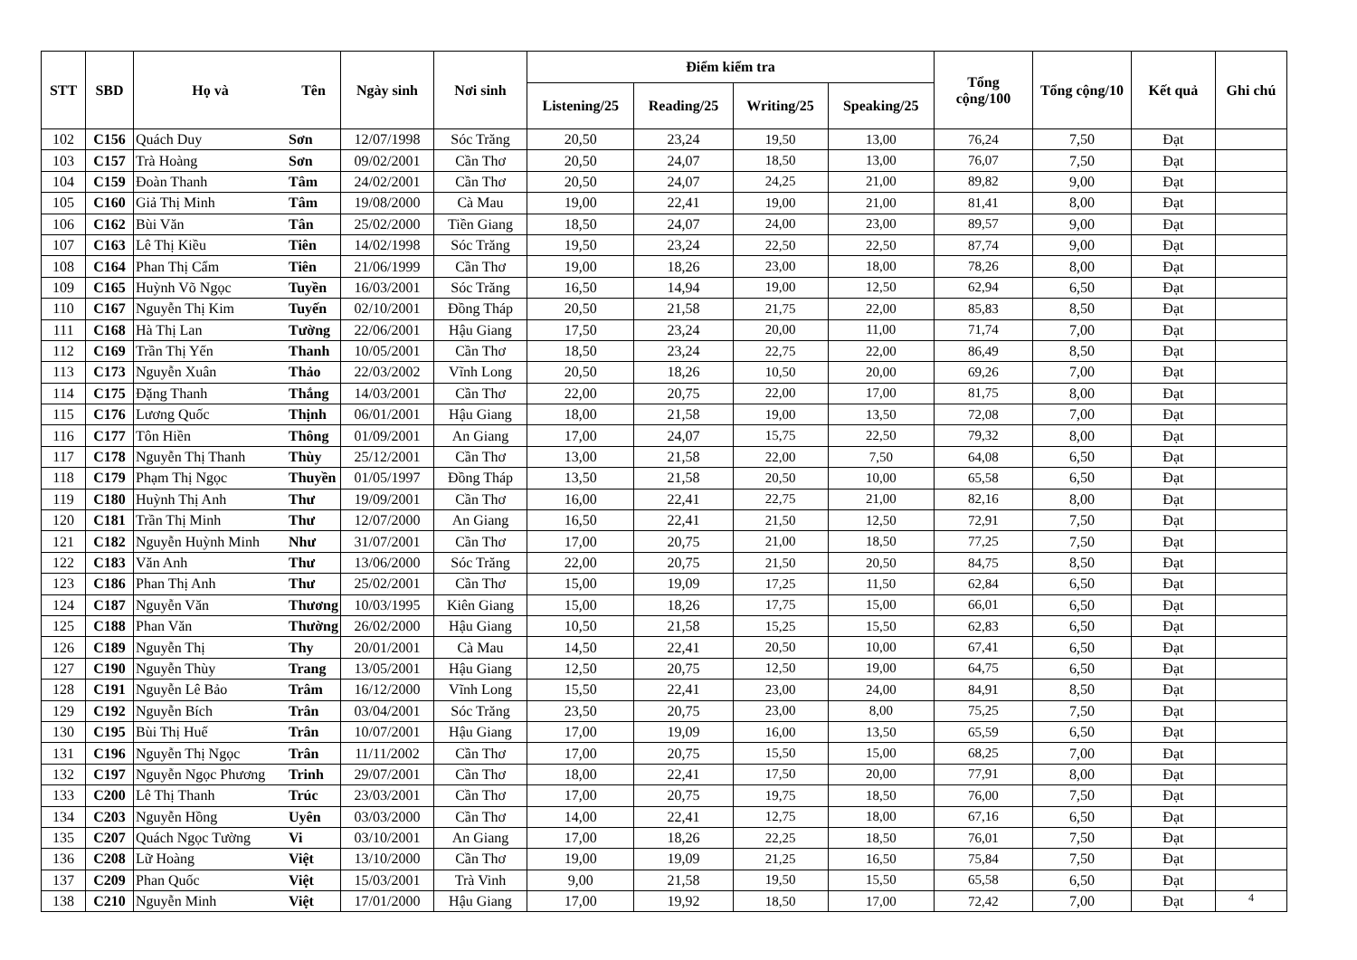| STT | SBD | Họ và | Tên | Ngày sinh | Nơi sinh | Điểm kiểm tra | | | | Tổng cộng/100 | Tổng cộng/10 | Kết quả | Ghi chú |
| --- | --- | --- | --- | --- | --- | --- | --- | --- | --- | --- | --- | --- | --- |
| | | | | | | Listening/25 | Reading/25 | Writing/25 | Speaking/25 | | | | |
| 102 | C156 | Quách Duy | Sơn | 12/07/1998 | Sóc Trăng | 20,50 | 23,24 | 19,50 | 13,00 | 76,24 | 7,50 | Đạt | |
| 103 | C157 | Trà Hoàng | Sơn | 09/02/2001 | Cần Thơ | 20,50 | 24,07 | 18,50 | 13,00 | 76,07 | 7,50 | Đạt | |
| 104 | C159 | Đoàn Thanh | Tâm | 24/02/2001 | Cần Thơ | 20,50 | 24,07 | 24,25 | 21,00 | 89,82 | 9,00 | Đạt | |
| 105 | C160 | Giả Thị Minh | Tâm | 19/08/2000 | Cà Mau | 19,00 | 22,41 | 19,00 | 21,00 | 81,41 | 8,00 | Đạt | |
| 106 | C162 | Bùi Văn | Tân | 25/02/2000 | Tiền Giang | 18,50 | 24,07 | 24,00 | 23,00 | 89,57 | 9,00 | Đạt | |
| 107 | C163 | Lê Thị Kiều | Tiên | 14/02/1998 | Sóc Trăng | 19,50 | 23,24 | 22,50 | 22,50 | 87,74 | 9,00 | Đạt | |
| 108 | C164 | Phan Thị Cẩm | Tiên | 21/06/1999 | Cần Thơ | 19,00 | 18,26 | 23,00 | 18,00 | 78,26 | 8,00 | Đạt | |
| 109 | C165 | Huỳnh Võ Ngọc | Tuyền | 16/03/2001 | Sóc Trăng | 16,50 | 14,94 | 19,00 | 12,50 | 62,94 | 6,50 | Đạt | |
| 110 | C167 | Nguyễn Thị Kim | Tuyến | 02/10/2001 | Đồng Tháp | 20,50 | 21,58 | 21,75 | 22,00 | 85,83 | 8,50 | Đạt | |
| 111 | C168 | Hà Thị Lan | Tường | 22/06/2001 | Hậu Giang | 17,50 | 23,24 | 20,00 | 11,00 | 71,74 | 7,00 | Đạt | |
| 112 | C169 | Trần Thị Yến | Thanh | 10/05/2001 | Cần Thơ | 18,50 | 23,24 | 22,75 | 22,00 | 86,49 | 8,50 | Đạt | |
| 113 | C173 | Nguyễn Xuân | Thảo | 22/03/2002 | Vĩnh Long | 20,50 | 18,26 | 10,50 | 20,00 | 69,26 | 7,00 | Đạt | |
| 114 | C175 | Đặng Thanh | Thắng | 14/03/2001 | Cần Thơ | 22,00 | 20,75 | 22,00 | 17,00 | 81,75 | 8,00 | Đạt | |
| 115 | C176 | Lương Quốc | Thịnh | 06/01/2001 | Hậu Giang | 18,00 | 21,58 | 19,00 | 13,50 | 72,08 | 7,00 | Đạt | |
| 116 | C177 | Tôn Hiền | Thông | 01/09/2001 | An Giang | 17,00 | 24,07 | 15,75 | 22,50 | 79,32 | 8,00 | Đạt | |
| 117 | C178 | Nguyễn Thị Thanh | Thùy | 25/12/2001 | Cần Thơ | 13,00 | 21,58 | 22,00 | 7,50 | 64,08 | 6,50 | Đạt | |
| 118 | C179 | Phạm Thị Ngọc | Thuyền | 01/05/1997 | Đồng Tháp | 13,50 | 21,58 | 20,50 | 10,00 | 65,58 | 6,50 | Đạt | |
| 119 | C180 | Huỳnh Thị Anh | Thư | 19/09/2001 | Cần Thơ | 16,00 | 22,41 | 22,75 | 21,00 | 82,16 | 8,00 | Đạt | |
| 120 | C181 | Trần Thị Minh | Thư | 12/07/2000 | An Giang | 16,50 | 22,41 | 21,50 | 12,50 | 72,91 | 7,50 | Đạt | |
| 121 | C182 | Nguyễn Huỳnh Minh | Như | 31/07/2001 | Cần Thơ | 17,00 | 20,75 | 21,00 | 18,50 | 77,25 | 7,50 | Đạt | |
| 122 | C183 | Văn Anh | Thư | 13/06/2000 | Sóc Trăng | 22,00 | 20,75 | 21,50 | 20,50 | 84,75 | 8,50 | Đạt | |
| 123 | C186 | Phan Thị Anh | Thư | 25/02/2001 | Cần Thơ | 15,00 | 19,09 | 17,25 | 11,50 | 62,84 | 6,50 | Đạt | |
| 124 | C187 | Nguyễn Văn | Thương | 10/03/1995 | Kiên Giang | 15,00 | 18,26 | 17,75 | 15,00 | 66,01 | 6,50 | Đạt | |
| 125 | C188 | Phan Văn | Thường | 26/02/2000 | Hậu Giang | 10,50 | 21,58 | 15,25 | 15,50 | 62,83 | 6,50 | Đạt | |
| 126 | C189 | Nguyễn Thị | Thy | 20/01/2001 | Cà Mau | 14,50 | 22,41 | 20,50 | 10,00 | 67,41 | 6,50 | Đạt | |
| 127 | C190 | Nguyễn Thùy | Trang | 13/05/2001 | Hậu Giang | 12,50 | 20,75 | 12,50 | 19,00 | 64,75 | 6,50 | Đạt | |
| 128 | C191 | Nguyễn Lê Bảo | Trâm | 16/12/2000 | Vĩnh Long | 15,50 | 22,41 | 23,00 | 24,00 | 84,91 | 8,50 | Đạt | |
| 129 | C192 | Nguyễn Bích | Trân | 03/04/2001 | Sóc Trăng | 23,50 | 20,75 | 23,00 | 8,00 | 75,25 | 7,50 | Đạt | |
| 130 | C195 | Bùi Thị Huế | Trân | 10/07/2001 | Hậu Giang | 17,00 | 19,09 | 16,00 | 13,50 | 65,59 | 6,50 | Đạt | |
| 131 | C196 | Nguyễn Thị Ngọc | Trân | 11/11/2002 | Cần Thơ | 17,00 | 20,75 | 15,50 | 15,00 | 68,25 | 7,00 | Đạt | |
| 132 | C197 | Nguyễn Ngọc Phương | Trinh | 29/07/2001 | Cần Thơ | 18,00 | 22,41 | 17,50 | 20,00 | 77,91 | 8,00 | Đạt | |
| 133 | C200 | Lê Thị Thanh | Trúc | 23/03/2001 | Cần Thơ | 17,00 | 20,75 | 19,75 | 18,50 | 76,00 | 7,50 | Đạt | |
| 134 | C203 | Nguyễn Hồng | Uyên | 03/03/2000 | Cần Thơ | 14,00 | 22,41 | 12,75 | 18,00 | 67,16 | 6,50 | Đạt | |
| 135 | C207 | Quách Ngọc Tường | Vi | 03/10/2001 | An Giang | 17,00 | 18,26 | 22,25 | 18,50 | 76,01 | 7,50 | Đạt | |
| 136 | C208 | Lữ Hoàng | Việt | 13/10/2000 | Cần Thơ | 19,00 | 19,09 | 21,25 | 16,50 | 75,84 | 7,50 | Đạt | |
| 137 | C209 | Phan Quốc | Việt | 15/03/2001 | Trà Vinh | 9,00 | 21,58 | 19,50 | 15,50 | 65,58 | 6,50 | Đạt | |
| 138 | C210 | Nguyễn Minh | Việt | 17/01/2000 | Hậu Giang | 17,00 | 19,92 | 18,50 | 17,00 | 72,42 | 7,00 | Đạt | 4 |